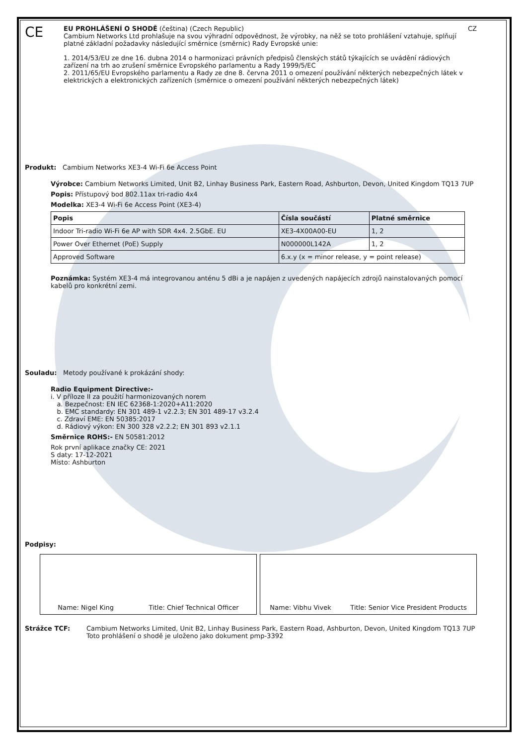CE
EU PROHLÁŠENÍ O SHODĚ (čeština) (Czech Republic) CZ
Cambium Networks Ltd prohlašuje na svou výhradní odpovědnost, že výrobky, na něž se toto prohlášení vztahuje, splňují platné základní požadavky následující směrnice (směrnic) Rady Evropské unie:
1. 2014/53/EU ze dne 16. dubna 2014 o harmonizaci právních předpisů členských států týkajících se uvádění rádiových zařízení na trh ao zrušení směrnice Evropského parlamentu a Rady 1999/5/EC
2. 2011/65/EU Evropského parlamentu a Rady ze dne 8. června 2011 o omezení používání některých nebezpečných látek v elektrických a elektronických zařízeních (směrnice o omezení používání některých nebezpečných látek)
Produkt: Cambium Networks XE3-4 Wi-Fi 6e Access Point
Výrobce: Cambium Networks Limited, Unit B2, Linhay Business Park, Eastern Road, Ashburton, Devon, United Kingdom TQ13 7UP
Popis: Přístupový bod 802.11ax tri-radio 4x4
Modelka: XE3-4 Wi-Fi 6e Access Point (XE3-4)
| Popis | Čísla součástí | Platné směrnice |
| --- | --- | --- |
| Indoor Tri-radio Wi-Fi 6e AP with SDR 4x4. 2.5GbE. EU | XE3-4X00A00-EU | 1, 2 |
| Power Over Ethernet (PoE) Supply | N000000L142A | 1, 2 |
| Approved Software | 6.x.y (x = minor release, y = point release) | |
Poznámka: Systém XE3-4 má integrovanou anténu 5 dBi a je napájen z uvedených napájecích zdrojů nainstalovaných pomocí kabelů pro konkrétní zemi.
Souladu: Metody používané k prokázání shody:
Radio Equipment Directive:-
i. V příloze II za použití harmonizovaných norem
a. Bezpečnost: EN IEC 62368-1:2020+A11:2020
b. EMC standardy: EN 301 489-1 v2.2.3; EN 301 489-17 v3.2.4
c. Zdraví EME: EN 50385:2017
d. Rádiový výkon: EN 300 328 v2.2.2; EN 301 893 v2.1.1
Směrnice ROHS:- EN 50581:2012
Rok první aplikace značky CE: 2021
S daty: 17-12-2021
Místo: Ashburton
Podpisy:
Name: Nigel King Title: Chief Technical Officer
Name: Vibhu Vivek Title: Senior Vice President Products
Strážce TCF: Cambium Networks Limited, Unit B2, Linhay Business Park, Eastern Road, Ashburton, Devon, United Kingdom TQ13 7UP
Toto prohlášení o shodě je uloženo jako dokument pmp-3392